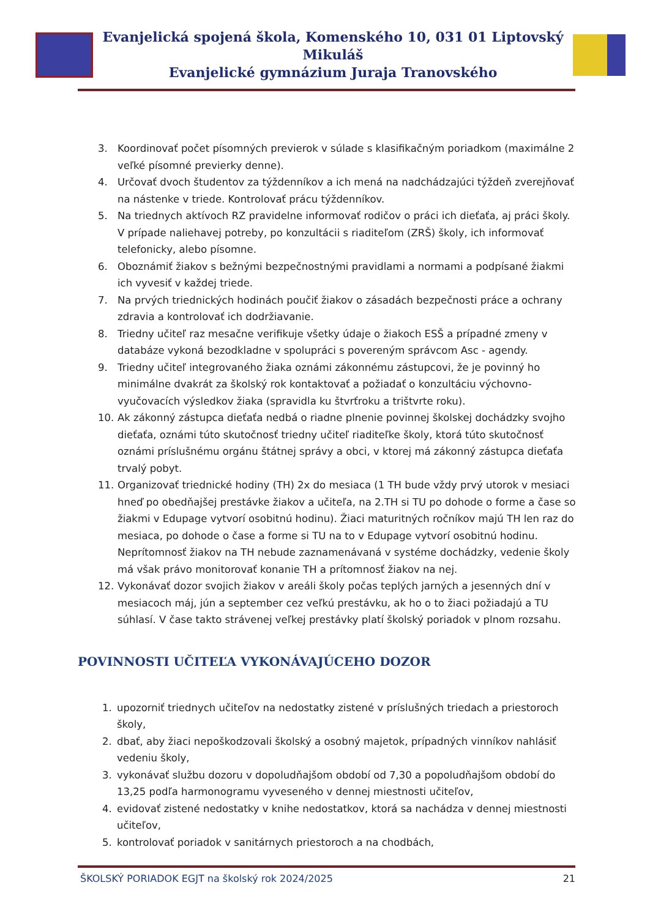Evanjelická spojená škola, Komenského 10, 031 01 Liptovský Mikuláš
Evanjelické gymnázium Juraja Tranovského
3. Koordinovať počet písomných previerok v súlade s klasifikačným poriadkom (maximálne 2 veľké písomné previerky denne).
4. Určovať dvoch študentov za týždenníkov a ich mená na nadchádzajúci týždeň zverejňovať na nástenke v triede. Kontrolovať prácu týždenníkov.
5. Na triednych aktívoch RZ pravidelne informovať rodičov o práci ich dieťaťa, aj práci školy. V prípade naliehavej potreby, po konzultácii s riaditeľom (ZRŠ) školy, ich informovať telefonicky, alebo písomne.
6. Oboznámiť žiakov s bežnými bezpečnostnými pravidlami a normami a podpísané žiakmi ich vyvesiť v každej triede.
7. Na prvých triednických hodinách poučiť žiakov o zásadách bezpečnosti práce a ochrany zdravia a kontrolovať ich dodržiavanie.
8. Triedny učiteľ raz mesačne verifikuje všetky údaje o žiakoch ESŠ a prípadné zmeny v databáze vykoná bezodkladne v spolupráci s povereným správcom Asc - agendy.
9. Triedny učiteľ integrovaného žiaka oznámi zákonnému zástupcovi, že je povinný ho minimálne dvakrát za školský rok kontaktovať a požiadať o konzultáciu výchovno-vyučovacích výsledkov žiaka (spravidla ku štvrťroku a trištvrte roku).
10. Ak zákonný zástupca dieťaťa nedbá o riadne plnenie povinnej školskej dochádzky svojho dieťaťa, oznámi túto skutočnosť triedny učiteľ riaditeľke školy, ktorá túto skutočnosť oznámi príslušnému orgánu štátnej správy a obci, v ktorej má zákonný zástupca dieťaťa trvalý pobyt.
11. Organizovať triednické hodiny (TH) 2x do mesiaca (1 TH bude vždy prvý utorok v mesiaci hneď po obedňajšej prestávke žiakov a učiteľa, na 2.TH si TU po dohode o forme a čase so žiakmi v Edupage vytvorí osobitnú hodinu). Žiaci maturitných ročníkov majú TH len raz do mesiaca, po dohode o čase a forme si TU na to v Edupage vytvorí osobitnú hodinu. Neprítomnosť žiakov na TH nebude zaznamenávaná v systéme dochádzky, vedenie školy má však právo monitorovať konanie TH a prítomnosť žiakov na nej.
12. Vykonávať dozor svojich žiakov v areáli školy počas teplých jarných a jesenných dní v mesiacoch máj, jún a september cez veľkú prestávku, ak ho o to žiaci požiadajú a TU súhlasí. V čase takto strávenej veľkej prestávky platí školský poriadok v plnom rozsahu.
POVINNOSTI UČITEĽA VYKONÁVAJÚCEHO DOZOR
1. upozorniť triednych učiteľov na nedostatky zistené v príslušných triedach a priestoroch školy,
2. dbať, aby žiaci nepoškodzovali školský a osobný majetok, prípadných vinníkov nahlásiť vedeniu školy,
3. vykonávať službu dozoru v dopoludňajšom období od 7,30 a popoludňajšom období do 13,25 podľa harmonogramu vyveseného v dennej miestnosti učiteľov,
4. evidovať zistené nedostatky v knihe nedostatkov, ktorá sa nachádza v dennej miestnosti učiteľov,
5. kontrolovať poriadok v sanitárnych priestoroch a na chodbách,
ŠKOLSKÝ PORIADOK EGJT na školský rok 2024/2025 21